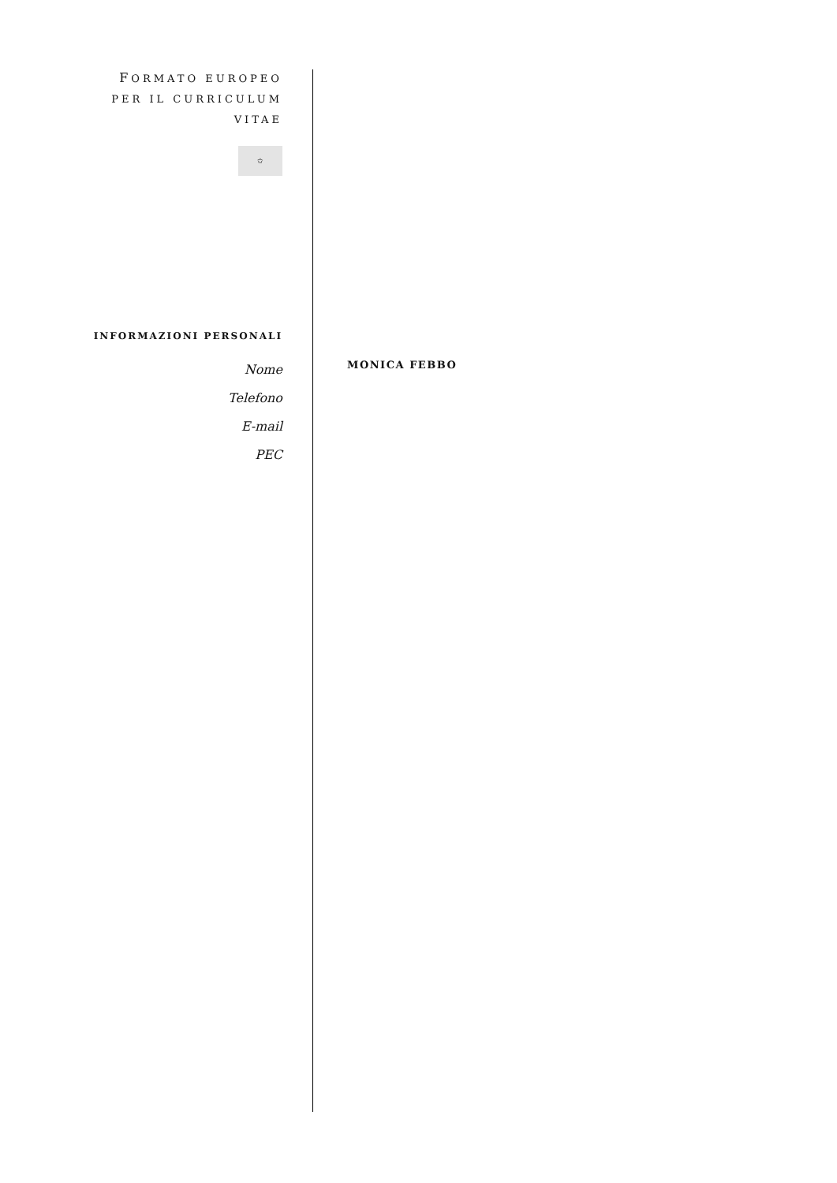FORMATO EUROPEO
PER IL CURRICULUM
VITAE
✩
INFORMAZIONI PERSONALI
Nome
Telefono
E-mail
PEC
MONICA FEBBO